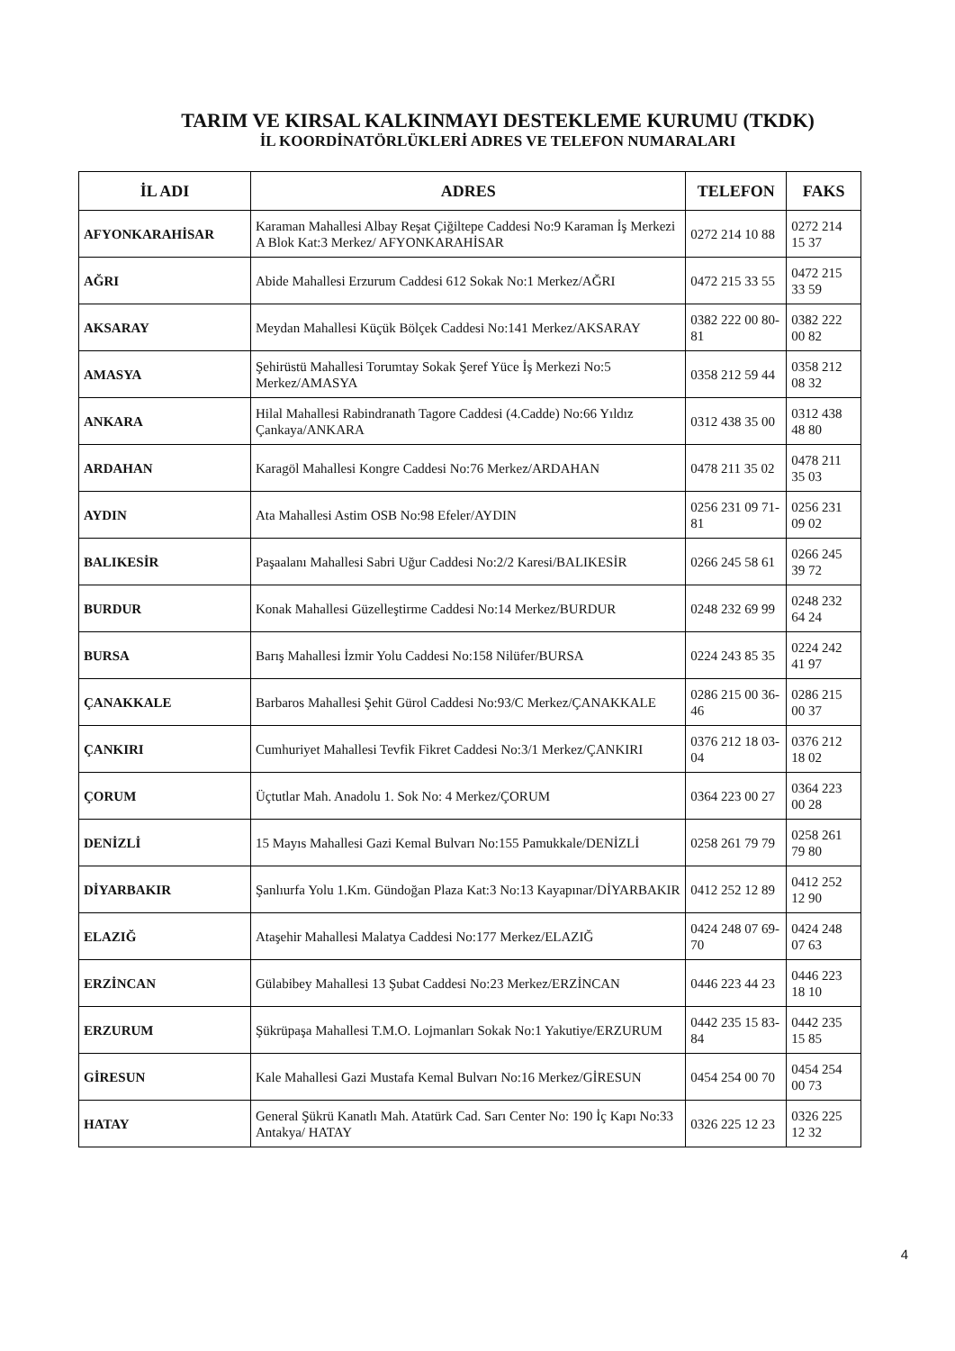TARIM VE KIRSAL KALKINMAYI DESTEKLEME KURUMU (TKDK)
İL KOORDİNATÖRLÜKLERİ ADRES VE TELEFON NUMARALARI
| İL ADI | ADRES | TELEFON | FAKS |
| --- | --- | --- | --- |
| AFYONKARAHİSAR | Karaman Mahallesi Albay Reşat Çiğiltepe Caddesi No:9 Karaman İş Merkezi A Blok Kat:3 Merkez/ AFYONKARAHİSAR | 0272 214 10 88 | 0272 214 15 37 |
| AĞRI | Abide Mahallesi Erzurum Caddesi 612 Sokak No:1 Merkez/AĞRI | 0472 215 33 55 | 0472 215 33 59 |
| AKSARAY | Meydan Mahallesi Küçük Bölçek Caddesi No:141 Merkez/AKSARAY | 0382 222 00 80-81 | 0382 222 00 82 |
| AMASYA | Şehirüstü Mahallesi Torumtay Sokak Şeref Yüce İş Merkezi No:5 Merkez/AMASYA | 0358 212 59 44 | 0358 212 08 32 |
| ANKARA | Hilal Mahallesi Rabindranath Tagore Caddesi (4.Cadde) No:66 Yıldız Çankaya/ANKARA | 0312 438 35 00 | 0312 438 48 80 |
| ARDAHAN | Karagöl Mahallesi Kongre Caddesi No:76 Merkez/ARDAHAN | 0478 211 35 02 | 0478 211 35 03 |
| AYDIN | Ata Mahallesi Astim OSB No:98 Efeler/AYDIN | 0256 231 09 71-81 | 0256 231 09 02 |
| BALIKESİR | Paşaalanı Mahallesi Sabri Uğur Caddesi No:2/2 Karesi/BALIKESİR | 0266 245 58 61 | 0266 245 39 72 |
| BURDUR | Konak Mahallesi Güzelleştirme Caddesi No:14 Merkez/BURDUR | 0248 232 69 99 | 0248 232 64 24 |
| BURSA | Barış Mahallesi İzmir Yolu Caddesi No:158 Nilüfer/BURSA | 0224 243 85 35 | 0224 242 41 97 |
| ÇANAKKALE | Barbaros Mahallesi Şehit Gürol Caddesi No:93/C Merkez/ÇANAKKALE | 0286 215 00 36-46 | 0286 215 00 37 |
| ÇANKIRI | Cumhuriyet Mahallesi Tevfik Fikret Caddesi No:3/1 Merkez/ÇANKIRI | 0376 212 18 03-04 | 0376 212 18 02 |
| ÇORUM | Üçtutlar Mah. Anadolu 1. Sok No: 4 Merkez/ÇORUM | 0364 223 00 27 | 0364 223 00 28 |
| DENİZLİ | 15 Mayıs Mahallesi Gazi Kemal Bulvarı No:155 Pamukkale/DENİZLİ | 0258 261 79 79 | 0258 261 79 80 |
| DİYARBAKIR | Şanlıurfa Yolu 1.Km. Gündoğan Plaza Kat:3 No:13 Kayapınar/DİYARBAKIR | 0412 252 12 89 | 0412 252 12 90 |
| ELAZIĞ | Ataşehir Mahallesi Malatya Caddesi No:177 Merkez/ELAZIĞ | 0424 248 07 69-70 | 0424 248 07 63 |
| ERZİNCAN | Gülabibey Mahallesi 13 Şubat Caddesi No:23 Merkez/ERZİNCAN | 0446 223 44 23 | 0446 223 18 10 |
| ERZURUM | Şükrüpaşa Mahallesi T.M.O. Lojmanları Sokak No:1 Yakutiye/ERZURUM | 0442 235 15 83-84 | 0442 235 15 85 |
| GİRESUN | Kale Mahallesi Gazi Mustafa Kemal Bulvarı No:16 Merkez/GİRESUN | 0454 254 00 70 | 0454 254 00 73 |
| HATAY | General Şükrü Kanatlı Mah. Atatürk Cad. Sarı Center No: 190 İç Kapı No:33 Antakya/ HATAY | 0326 225 12 23 | 0326 225 12 32 |
4